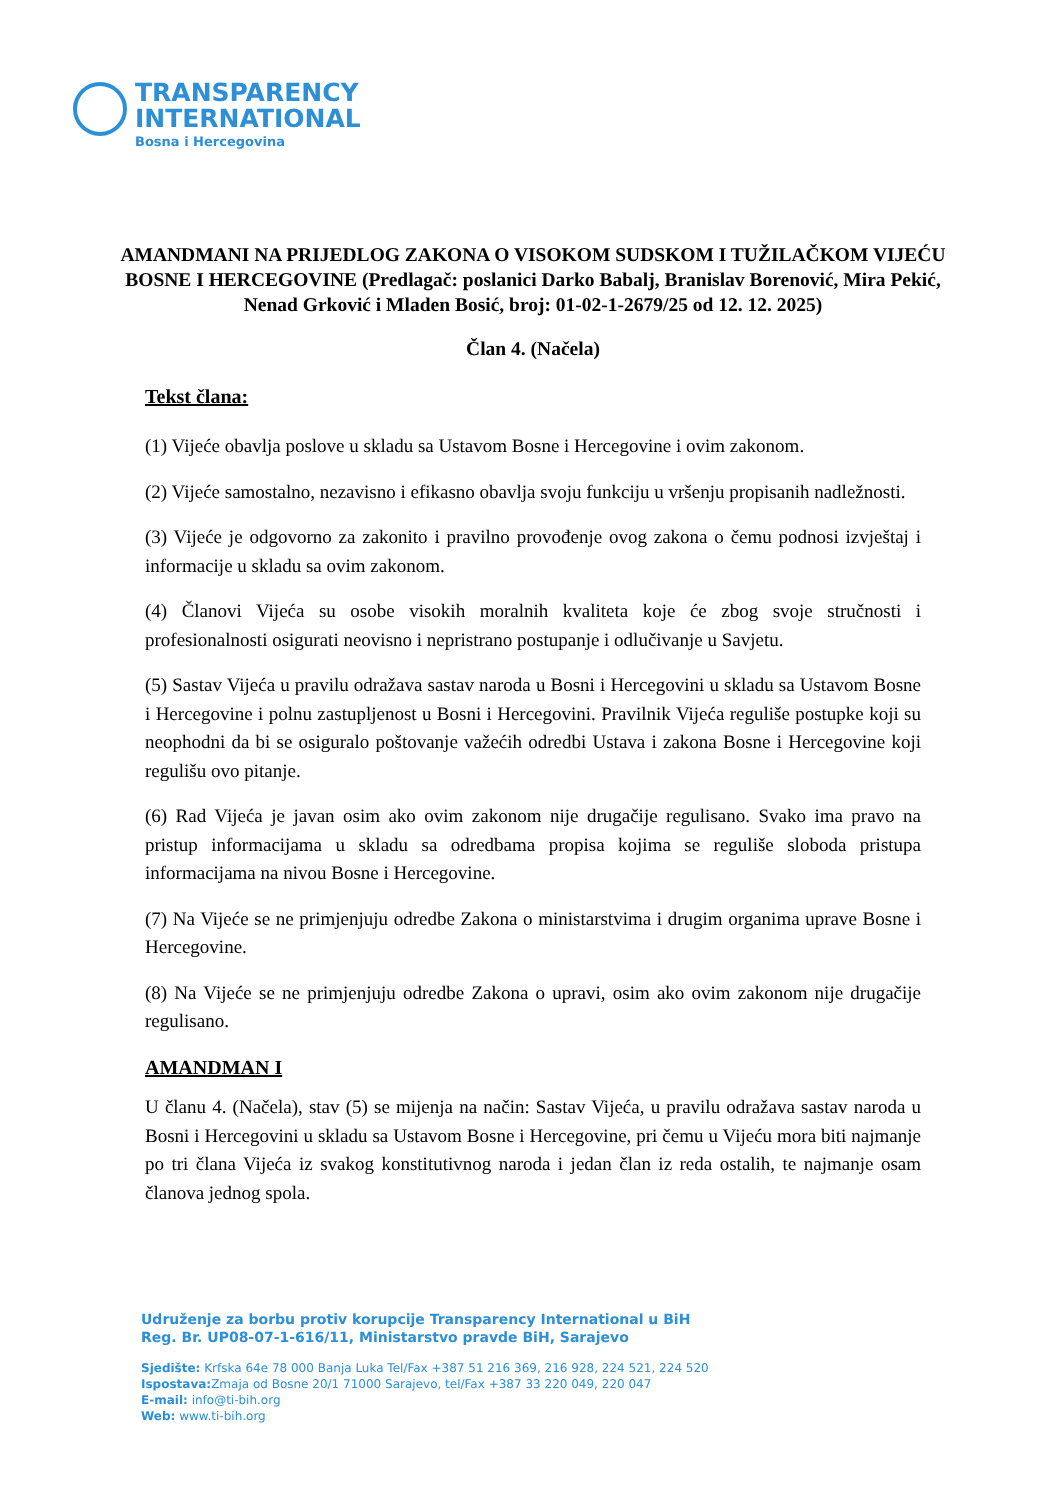TRANSPARENCY
INTERNATIONAL
Bosna i Hercegovina
AMANDMANI NA PRIJEDLOG ZAKONA O VISOKOM SUDSKOM I TUŽILAČKOM VIJEĆU BOSNE I HERCEGOVINE (Predlagač: poslanici Darko Babalj, Branislav Borenović, Mira Pekić, Nenad Grković i Mladen Bosić, broj: 01-02-1-2679/25 od 12. 12. 2025)
Član 4. (Načela)
Tekst člana:
(1) Vijeće obavlja poslove u skladu sa Ustavom Bosne i Hercegovine i ovim zakonom.
(2) Vijeće samostalno, nezavisno i efikasno obavlja svoju funkciju u vršenju propisanih nadležnosti.
(3) Vijeće je odgovorno za zakonito i pravilno provođenje ovog zakona o čemu podnosi izvještaj i informacije u skladu sa ovim zakonom.
(4) Članovi Vijeća su osobe visokih moralnih kvaliteta koje će zbog svoje stručnosti i profesionalnosti osigurati neovisno i nepristrano postupanje i odlučivanje u Savjetu.
(5) Sastav Vijeća u pravilu odražava sastav naroda u Bosni i Hercegovini u skladu sa Ustavom Bosne i Hercegovine i polnu zastupljenost u Bosni i Hercegovini. Pravilnik Vijeća reguliše postupke koji su neophodni da bi se osiguralo poštovanje važećih odredbi Ustava i zakona Bosne i Hercegovine koji regulišu ovo pitanje.
(6) Rad Vijeća je javan osim ako ovim zakonom nije drugačije regulisano. Svako ima pravo na pristup informacijama u skladu sa odredbama propisa kojima se reguliše sloboda pristupa informacijama na nivou Bosne i Hercegovine.
(7) Na Vijeće se ne primjenjuju odredbe Zakona o ministarstvima i drugim organima uprave Bosne i Hercegovine.
(8) Na Vijeće se ne primjenjuju odredbe Zakona o upravi, osim ako ovim zakonom nije drugačije regulisano.
AMANDMAN I
U članu 4. (Načela), stav (5) se mijenja na način: Sastav Vijeća, u pravilu odražava sastav naroda u Bosni i Hercegovini u skladu sa Ustavom Bosne i Hercegovine, pri čemu u Vijeću mora biti najmanje po tri člana Vijeća iz svakog konstitutivnog naroda i jedan član iz reda ostalih, te najmanje osam članova jednog spola.
Udruženje za borbu protiv korupcije Transparency International u BiH
Reg. Br. UP08-07-1-616/11, Ministarstvo pravde BiH, Sarajevo
Sjedište: Krfska 64e 78 000 Banja Luka Tel/Fax +387 51 216 369, 216 928, 224 521, 224 520
Ispostava: Zmaja od Bosne 20/1 71000 Sarajevo, tel/Fax +387 33 220 049, 220 047
E-mail: info@ti-bih.org
Web: www.ti-bih.org